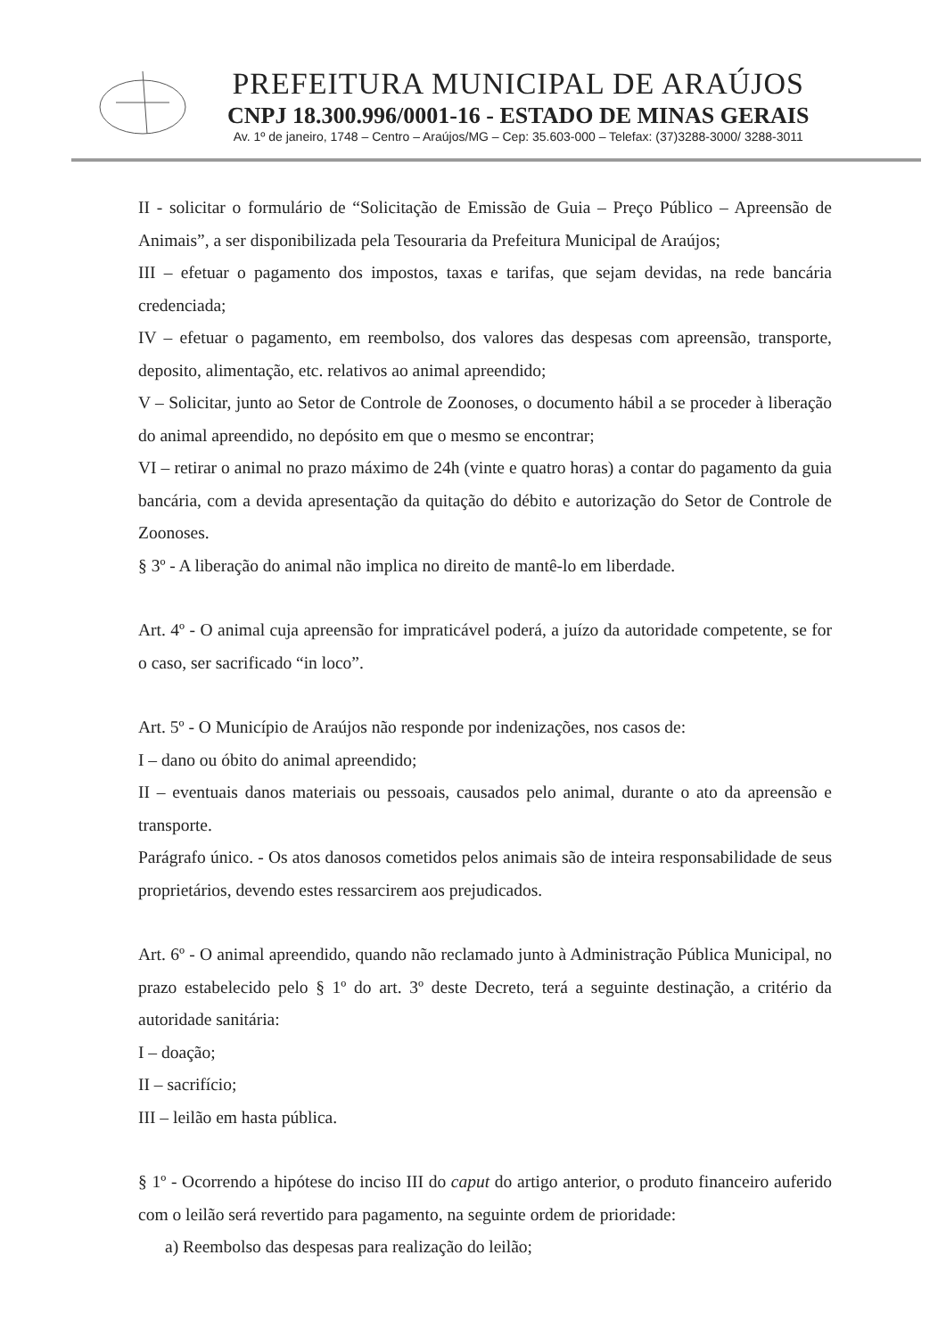PREFEITURA MUNICIPAL DE ARAÚJOS
CNPJ 18.300.996/0001-16 - ESTADO DE MINAS GERAIS
Av. 1º de janeiro, 1748 – Centro – Araújos/MG – Cep: 35.603-000 – Telefax: (37)3288-3000/ 3288-3011
II - solicitar o formulário de “Solicitação de Emissão de Guia – Preço Público – Apreensão de Animais”, a ser disponibilizada pela Tesouraria da Prefeitura Municipal de Araújos;
III – efetuar o pagamento dos impostos, taxas e tarifas, que sejam devidas, na rede bancária credenciada;
IV – efetuar o pagamento, em reembolso, dos valores das despesas com apreensão, transporte, deposito, alimentação, etc. relativos ao animal apreendido;
V – Solicitar, junto ao Setor de Controle de Zoonoses, o documento hábil a se proceder à liberação do animal apreendido, no depósito em que o mesmo se encontrar;
VI – retirar o animal no prazo máximo de 24h (vinte e quatro horas) a contar do pagamento da guia bancária, com a devida apresentação da quitação do débito e autorização do Setor de Controle de Zoonoses.
§ 3º - A liberação do animal não implica no direito de mantê-lo em liberdade.
Art. 4º - O animal cuja apreensão for impraticável poderá, a juízo da autoridade competente, se for o caso, ser sacrificado “in loco”.
Art. 5º - O Município de Araújos não responde por indenizações, nos casos de:
I – dano ou óbito do animal apreendido;
II – eventuais danos materiais ou pessoais, causados pelo animal, durante o ato da apreensão e transporte.
Parágrafo único. - Os atos danosos cometidos pelos animais são de inteira responsabilidade de seus proprietários, devendo estes ressarcirem aos prejudicados.
Art. 6º - O animal apreendido, quando não reclamado junto à Administração Pública Municipal, no prazo estabelecido pelo § 1º do art. 3º deste Decreto, terá a seguinte destinação, a critério da autoridade sanitária:
I – doação;
II – sacrifício;
III – leilão em hasta pública.
§ 1º - Ocorrendo a hipótese do inciso III do caput do artigo anterior, o produto financeiro auferido com o leilão será revertido para pagamento, na seguinte ordem de prioridade:
a) Reembolso das despesas para realização do leilão;